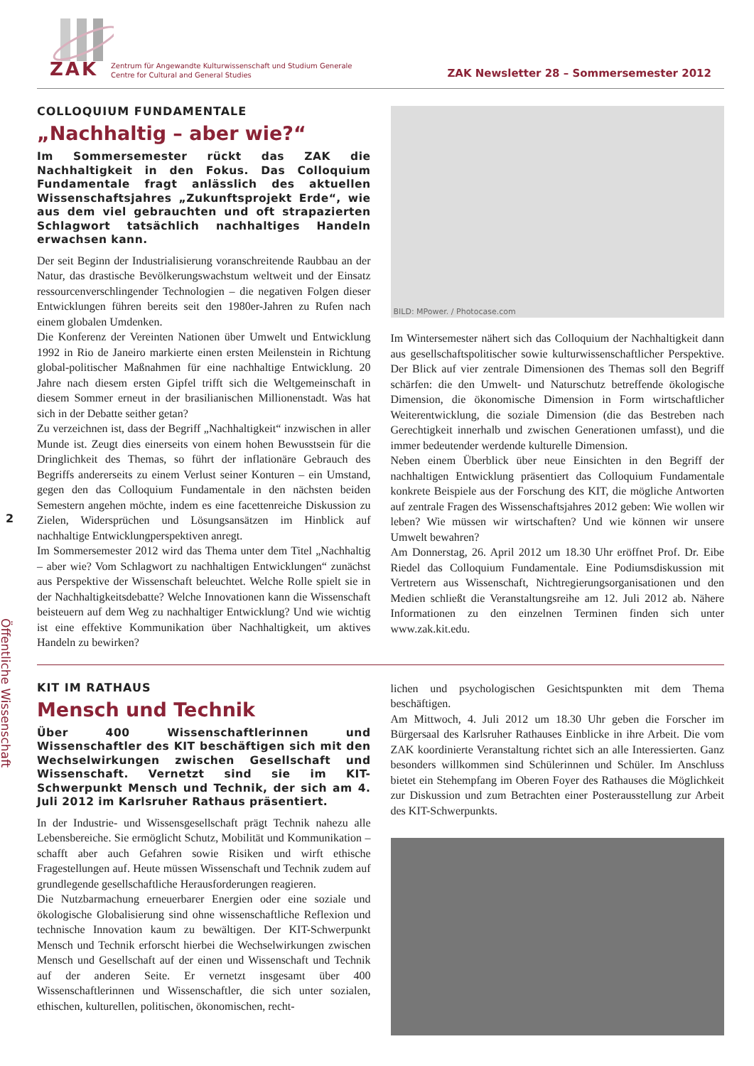ZAK
Zentrum für Angewandte Kulturwissenschaft und Studium Generale
Centre for Cultural and General Studies
ZAK Newsletter 28 – Sommersemester 2012
2
Öffentliche Wissenschaft
COLLOQUIUM FUNDAMENTALE
„Nachhaltig – aber wie?“
Im Sommersemester rückt das ZAK die Nachhaltigkeit in den Fokus. Das Colloquium Fundamentale fragt anlässlich des aktuellen Wissenschaftsjahres „Zukunftsprojekt Erde“, wie aus dem viel gebrauchten und oft strapazierten Schlagwort tatsächlich nachhaltiges Handeln erwachsen kann.
Der seit Beginn der Industrialisierung voranschreitende Raubbau an der Natur, das drastische Bevölkerungswachstum weltweit und der Einsatz ressourcenverschlingender Technologien – die negativen Folgen dieser Entwicklungen führen bereits seit den 1980er-Jahren zu Rufen nach einem globalen Umdenken.
Die Konferenz der Vereinten Nationen über Umwelt und Entwicklung 1992 in Rio de Janeiro markierte einen ersten Meilenstein in Richtung global-politischer Maßnahmen für eine nachhaltige Entwicklung. 20 Jahre nach diesem ersten Gipfel trifft sich die Weltgemeinschaft in diesem Sommer erneut in der brasilianischen Millionenstadt. Was hat sich in der Debatte seither getan?
Zu verzeichnen ist, dass der Begriff „Nachhaltigkeit“ inzwischen in aller Munde ist. Zeugt dies einerseits von einem hohen Bewusstsein für die Dringlichkeit des Themas, so führt der inflationäre Gebrauch des Begriffs andererseits zu einem Verlust seiner Konturen – ein Umstand, gegen den das Colloquium Fundamentale in den nächsten beiden Semestern angehen möchte, indem es eine facettenreiche Diskussion zu Zielen, Widersprüchen und Lösungsansätzen im Hinblick auf nachhaltige Entwicklungperspektiven anregt.
Im Sommersemester 2012 wird das Thema unter dem Titel „Nachhaltig – aber wie? Vom Schlagwort zu nachhaltigen Entwicklungen“ zunächst aus Perspektive der Wissenschaft beleuchtet. Welche Rolle spielt sie in der Nachhaltigkeitsdebatte? Welche Innovationen kann die Wissenschaft beisteuern auf dem Weg zu nachhaltiger Entwicklung? Und wie wichtig ist eine effektive Kommunikation über Nachhaltigkeit, um aktives Handeln zu bewirken?
BILD: MPower. / Photocase.com
Im Wintersemester nähert sich das Colloquium der Nachhaltigkeit dann aus gesellschaftspolitischer sowie kulturwissenschaftlicher Perspektive. Der Blick auf vier zentrale Dimensionen des Themas soll den Begriff schärfen: die den Umwelt- und Naturschutz betreffende ökologische Dimension, die ökonomische Dimension in Form wirtschaftlicher Weiterentwicklung, die soziale Dimension (die das Bestreben nach Gerechtigkeit innerhalb und zwischen Generationen umfasst), und die immer bedeutender werdende kulturelle Dimension.
Neben einem Überblick über neue Einsichten in den Begriff der nachhaltigen Entwicklung präsentiert das Colloquium Fundamentale konkrete Beispiele aus der Forschung des KIT, die mögliche Antworten auf zentrale Fragen des Wissenschaftsjahres 2012 geben: Wie wollen wir leben? Wie müssen wir wirtschaften? Und wie können wir unsere Umwelt bewahren?
Am Donnerstag, 26. April 2012 um 18.30 Uhr eröffnet Prof. Dr. Eibe Riedel das Colloquium Fundamentale. Eine Podiumsdiskussion mit Vertretern aus Wissenschaft, Nichtregierungsorganisationen und den Medien schließt die Veranstaltungsreihe am 12. Juli 2012 ab. Nähere Informationen zu den einzelnen Terminen finden sich unter www.zak.kit.edu.
KIT IM RATHAUS
Mensch und Technik
Über 400 Wissenschaftlerinnen und Wissenschaftler des KIT beschäftigen sich mit den Wechselwirkungen zwischen Gesellschaft und Wissenschaft. Vernetzt sind sie im KIT-Schwerpunkt Mensch und Technik, der sich am 4. Juli 2012 im Karlsruher Rathaus präsentiert.
In der Industrie- und Wissensgesellschaft prägt Technik nahezu alle Lebensbereiche. Sie ermöglicht Schutz, Mobilität und Kommunikation – schafft aber auch Gefahren sowie Risiken und wirft ethische Fragestellungen auf. Heute müssen Wissenschaft und Technik zudem auf grundlegende gesellschaftliche Herausforderungen reagieren.
Die Nutzbarmachung erneuerbarer Energien oder eine soziale und ökologische Globalisierung sind ohne wissenschaftliche Reflexion und technische Innovation kaum zu bewältigen. Der KIT-Schwerpunkt Mensch und Technik erforscht hierbei die Wechselwirkungen zwischen Mensch und Gesellschaft auf der einen und Wissenschaft und Technik auf der anderen Seite. Er vernetzt insgesamt über 400 Wissenschaftlerinnen und Wissenschaftler, die sich unter sozialen, ethischen, kulturellen, politischen, ökonomischen, recht-
lichen und psychologischen Gesichtspunkten mit dem Thema beschäftigen.
Am Mittwoch, 4. Juli 2012 um 18.30 Uhr geben die Forscher im Bürgersaal des Karlsruher Rathauses Einblicke in ihre Arbeit. Die vom ZAK koordinierte Veranstaltung richtet sich an alle Interessierten. Ganz besonders willkommen sind Schülerinnen und Schüler. Im Anschluss bietet ein Stehempfang im Oberen Foyer des Rathauses die Möglichkeit zur Diskussion und zum Betrachten einer Posterausstellung zur Arbeit des KIT-Schwerpunkts.